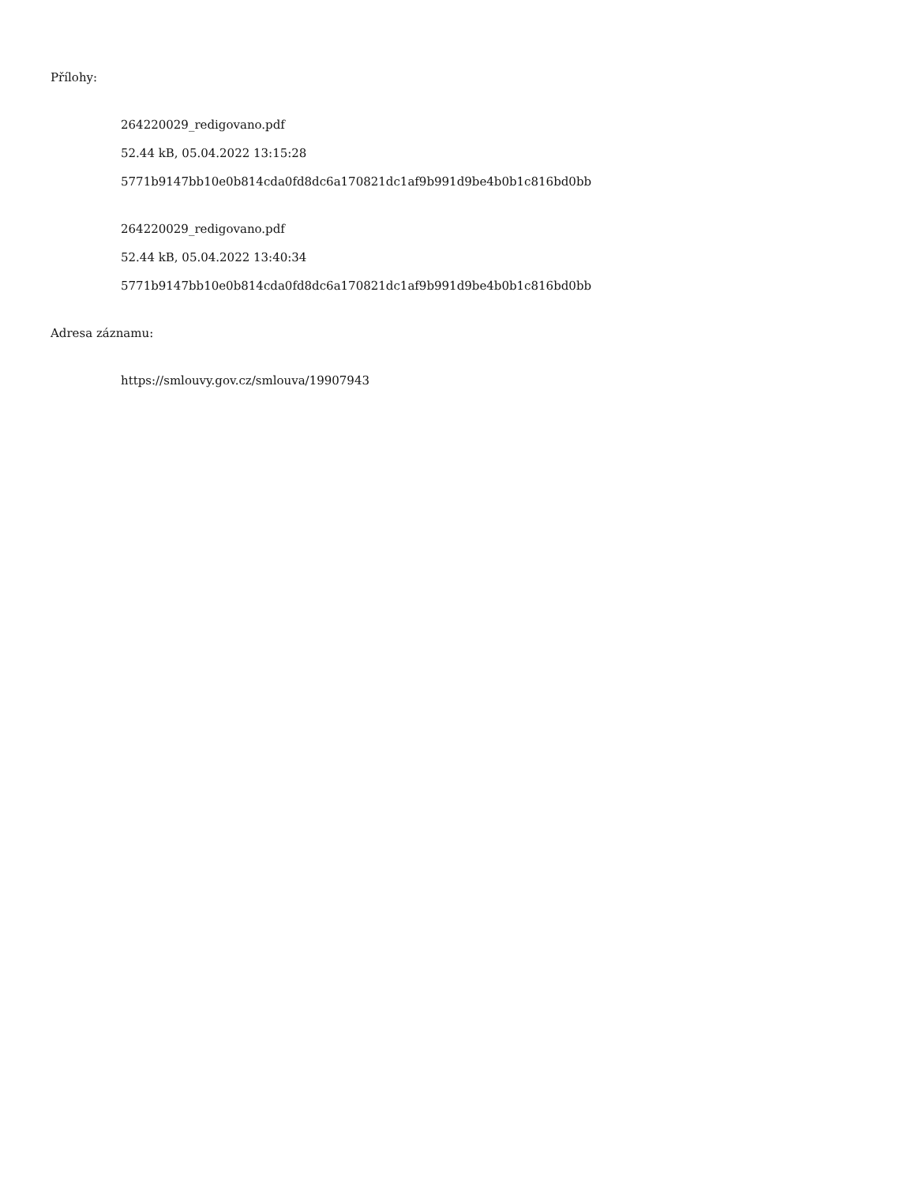Přílohy:
264220029_redigovano.pdf
52.44 kB, 05.04.2022 13:15:28
5771b9147bb10e0b814cda0fd8dc6a170821dc1af9b991d9be4b0b1c816bd0bb
264220029_redigovano.pdf
52.44 kB, 05.04.2022 13:40:34
5771b9147bb10e0b814cda0fd8dc6a170821dc1af9b991d9be4b0b1c816bd0bb
Adresa záznamu:
https://smlouvy.gov.cz/smlouva/19907943